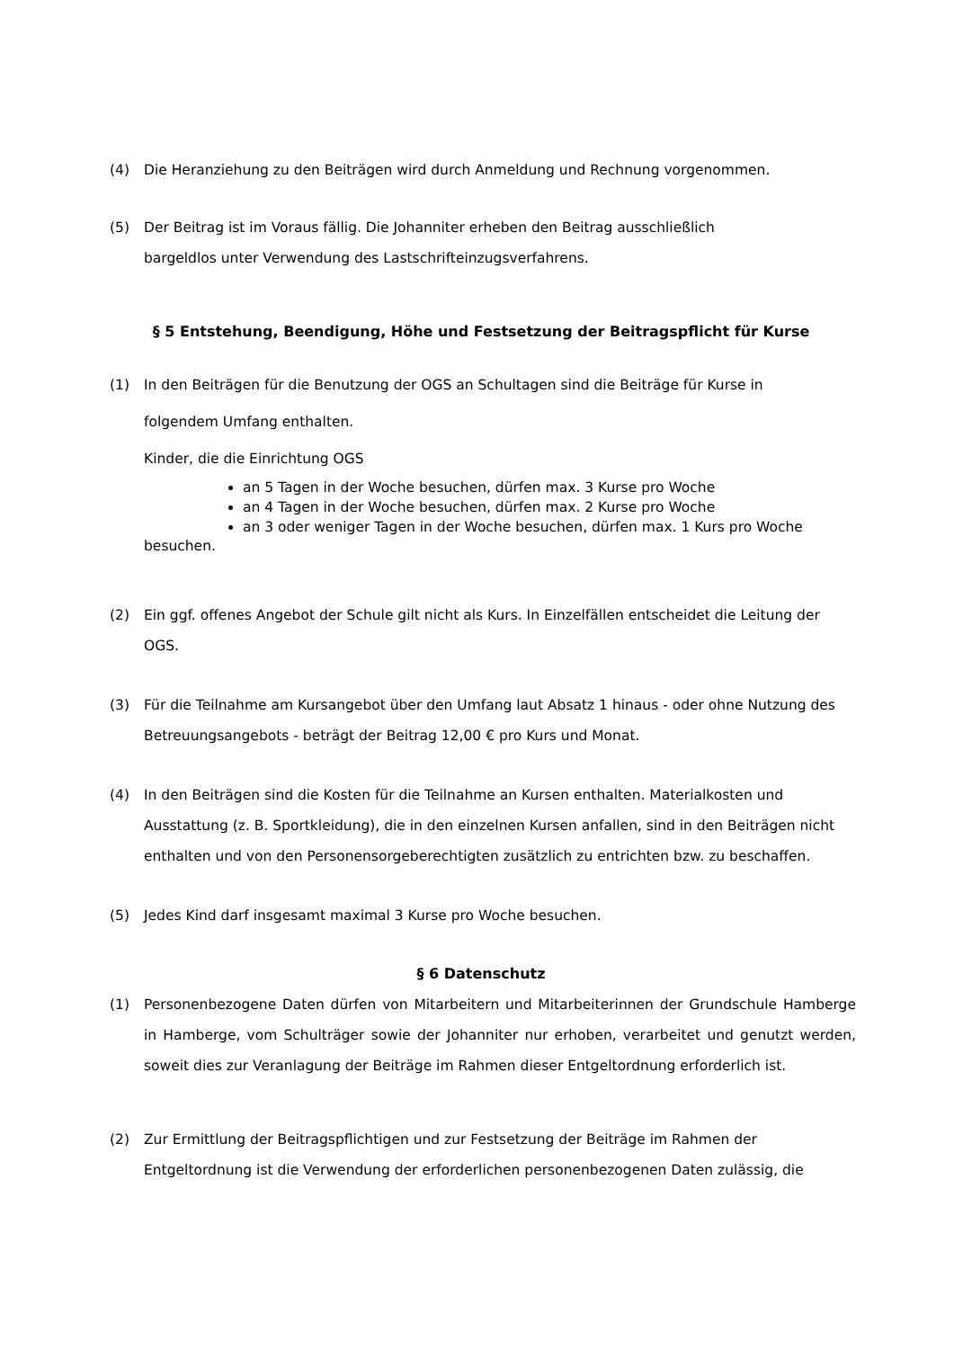(4) Die Heranziehung zu den Beiträgen wird durch Anmeldung und Rechnung vorgenommen.
(5) Der Beitrag ist im Voraus fällig. Die Johanniter erheben den Beitrag ausschließlich
bargeldlos unter Verwendung des Lastschrifteinzugsverfahrens.
§ 5 Entstehung, Beendigung, Höhe und Festsetzung der Beitragspflicht für Kurse
(1) In den Beiträgen für die Benutzung der OGS an Schultagen sind die Beiträge für Kurse in
folgendem Umfang enthalten.
Kinder, die die Einrichtung OGS
an 5 Tagen in der Woche besuchen, dürfen max. 3 Kurse pro Woche
an 4 Tagen in der Woche besuchen, dürfen max. 2 Kurse pro Woche
an 3 oder weniger Tagen in der Woche besuchen, dürfen max. 1 Kurs pro Woche
besuchen.
(2) Ein ggf. offenes Angebot der Schule gilt nicht als Kurs. In Einzelfällen entscheidet die Leitung der OGS.
(3) Für die Teilnahme am Kursangebot über den Umfang laut Absatz 1 hinaus - oder ohne Nutzung des Betreuungsangebots - beträgt der Beitrag 12,00 € pro Kurs und Monat.
(4) In den Beiträgen sind die Kosten für die Teilnahme an Kursen enthalten. Materialkosten und Ausstattung (z. B. Sportkleidung), die in den einzelnen Kursen anfallen, sind in den Beiträgen nicht enthalten und von den Personensorgeberechtigten zusätzlich zu entrichten bzw. zu beschaffen.
(5) Jedes Kind darf insgesamt maximal 3 Kurse pro Woche besuchen.
§ 6 Datenschutz
(1) Personenbezogene Daten dürfen von Mitarbeitern und Mitarbeiterinnen der Grundschule Hamberge in Hamberge, vom Schulträger sowie der Johanniter nur erhoben, verarbeitet und genutzt werden, soweit dies zur Veranlagung der Beiträge im Rahmen dieser Entgeltordnung erforderlich ist.
(2) Zur Ermittlung der Beitragspflichtigen und zur Festsetzung der Beiträge im Rahmen der Entgeltordnung ist die Verwendung der erforderlichen personenbezogenen Daten zulässig, die